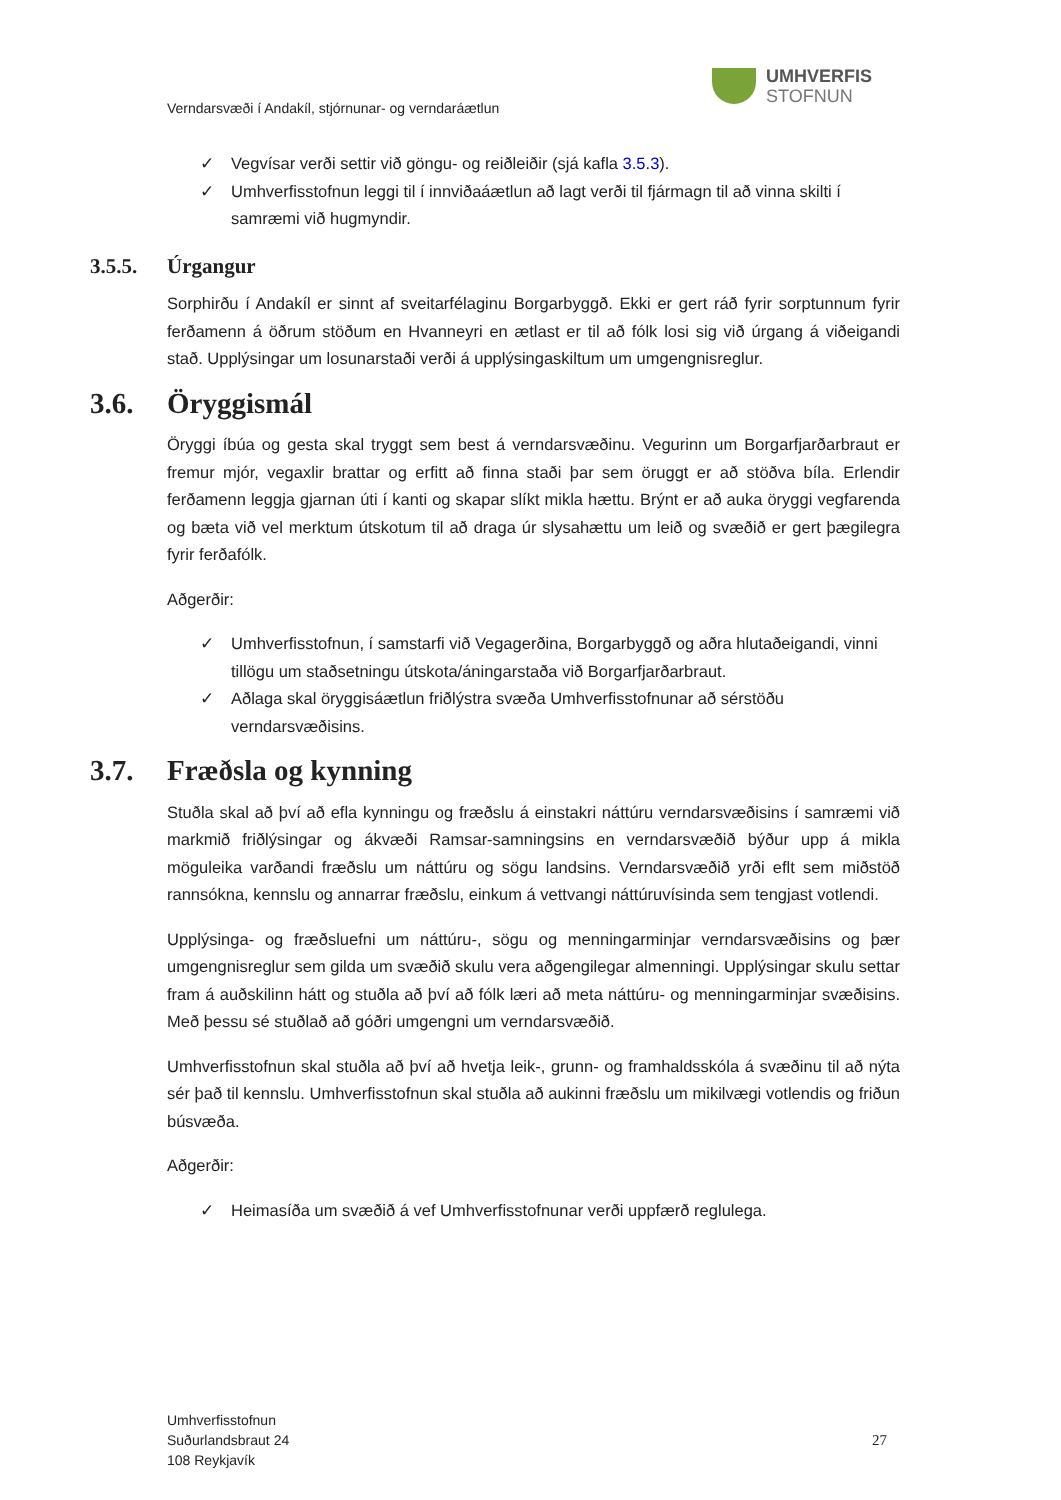Verndarsvæði í Andakíl, stjórnunar- og verndaráætlun
UMHVERFIS
STOFNUN
✓ Vegvísar verði settir við göngu- og reiðleiðir (sjá kafla 3.5.3).
✓ Umhverfisstofnun leggi til í innviðaáætlun að lagt verði til fjármagn til að vinna skilti í samræmi við hugmyndir.
3.5.5. Úrgangur
Sorphirðu í Andakíl er sinnt af sveitarfélaginu Borgarbyggð. Ekki er gert ráð fyrir sorptunnum fyrir ferðamenn á öðrum stöðum en Hvanneyri en ætlast er til að fólk losi sig við úrgang á viðeigandi stað. Upplýsingar um losunarstaði verði á upplýsingaskiltum um umgengnisreglur.
3.6. Öryggismál
Öryggi íbúa og gesta skal tryggt sem best á verndarsvæðinu. Vegurinn um Borgarfjarðarbraut er fremur mjór, vegaxlir brattar og erfitt að finna staði þar sem öruggt er að stöðva bíla. Erlendir ferðamenn leggja gjarnan úti í kanti og skapar slíkt mikla hættu. Brýnt er að auka öryggi vegfarenda og bæta við vel merktum útskotum til að draga úr slysahættu um leið og svæðið er gert þægilegra fyrir ferðafólk.
Aðgerðir:
✓ Umhverfisstofnun, í samstarfi við Vegagerðina, Borgarbyggð og aðra hlutaðeigandi, vinni tillögu um staðsetningu útskota/áningarstaða við Borgarfjarðarbraut.
✓ Aðlaga skal öryggisáætlun friðlýstra svæða Umhverfisstofnunar að sérstöðu verndarsvæðisins.
3.7. Fræðsla og kynning
Stuðla skal að því að efla kynningu og fræðslu á einstakri náttúru verndarsvæðisins í samræmi við markmið friðlýsingar og ákvæði Ramsar-samningsins en verndarsvæðið býður upp á mikla möguleika varðandi fræðslu um náttúru og sögu landsins. Verndarsvæðið yrði eflt sem miðstöð rannsókna, kennslu og annarrar fræðslu, einkum á vettvangi náttúruvísinda sem tengjast votlendi.
Upplýsinga- og fræðsluefni um náttúru-, sögu og menningarminjar verndarsvæðisins og þær umgengnisreglur sem gilda um svæðið skulu vera aðgengilegar almenningi. Upplýsingar skulu settar fram á auðskilinn hátt og stuðla að því að fólk læri að meta náttúru- og menningarminjar svæðisins. Með þessu sé stuðlað að góðri umgengni um verndarsvæðið.
Umhverfisstofnun skal stuðla að því að hvetja leik-, grunn- og framhaldsskóla á svæðinu til að nýta sér það til kennslu. Umhverfisstofnun skal stuðla að aukinni fræðslu um mikilvægi votlendis og friðun búsvæða.
Aðgerðir:
✓ Heimasíða um svæðið á vef Umhverfisstofnunar verði uppfærð reglulega.
Umhverfisstofnun
Suðurlandsbraut 24
108 Reykjavík
27